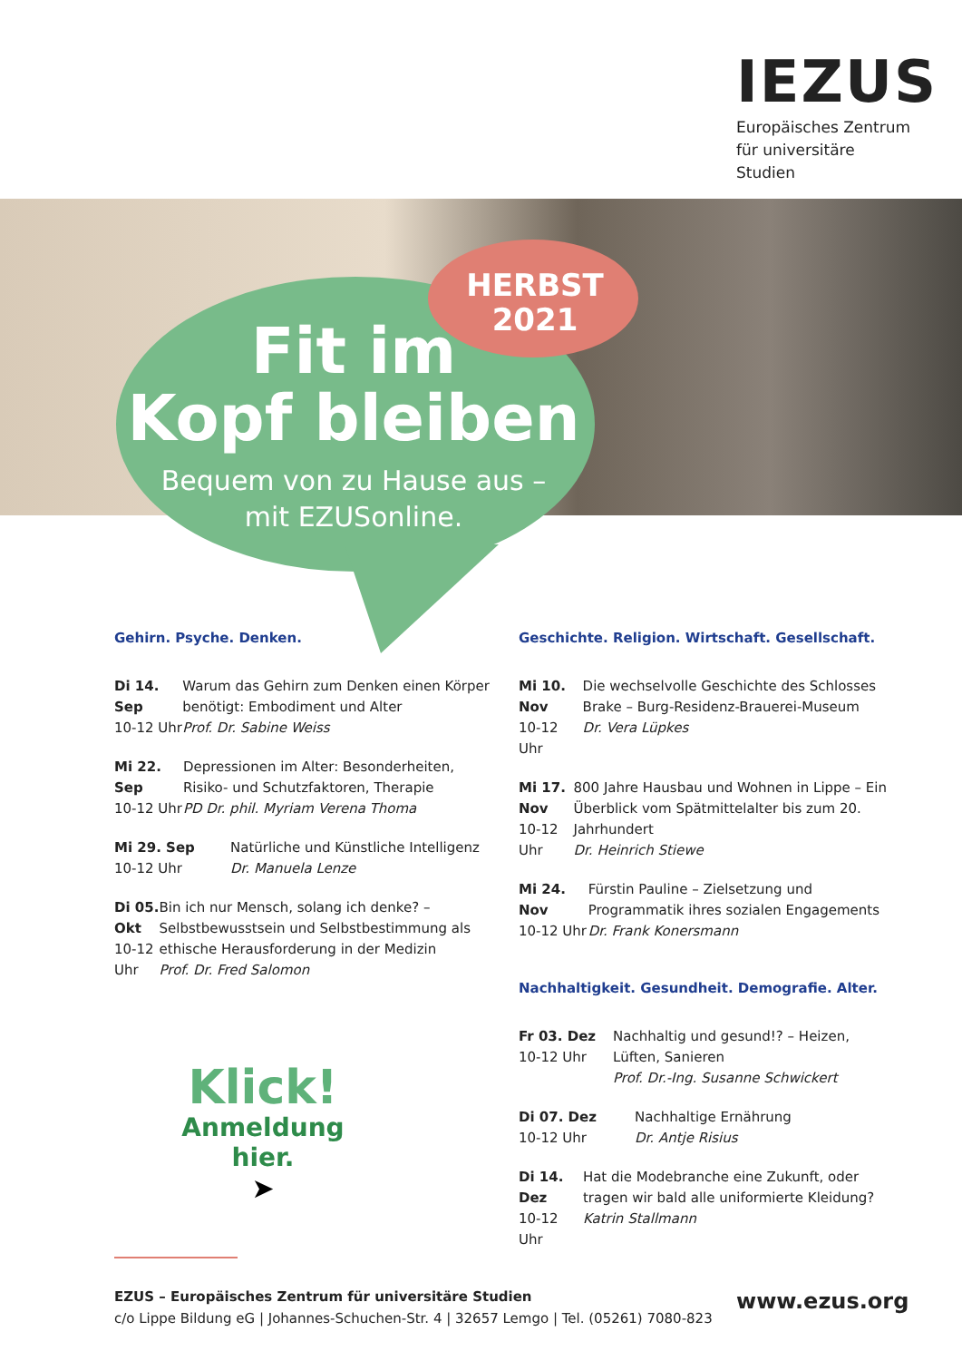IEZUS
Europäisches Zentrum
für universitäre Studien
HERBST
2021
Fit im
Kopf bleiben
Bequem von zu Hause aus –
mit EZUSonline.
Gehirn. Psyche. Denken.
Di 14. Sep
10-12 Uhr
Warum das Gehirn zum Denken einen Körper benötigt: Embodiment und Alter
Prof. Dr. Sabine Weiss
Mi 22. Sep
10-12 Uhr
Depressionen im Alter: Besonderheiten, Risiko- und Schutzfaktoren, Therapie
PD Dr. phil. Myriam Verena Thoma
Mi 29. Sep
10-12 Uhr
Natürliche und Künstliche Intelligenz
Dr. Manuela Lenze
Di 05. Okt
10-12 Uhr
Bin ich nur Mensch, solang ich denke? – Selbstbewusstsein und Selbstbestimmung als ethische Herausforderung in der Medizin
Prof. Dr. Fred Salomon
Geschichte. Religion. Wirtschaft. Gesellschaft.
Mi 10. Nov
10-12 Uhr
Die wechselvolle Geschichte des Schlosses Brake – Burg-Residenz-Brauerei-Museum
Dr. Vera Lüpkes
Mi 17. Nov
10-12 Uhr
800 Jahre Hausbau und Wohnen in Lippe – Ein Überblick vom Spätmittelalter bis zum 20. Jahrhundert
Dr. Heinrich Stiewe
Mi 24. Nov
10-12 Uhr
Fürstin Pauline – Zielsetzung und Programmatik ihres sozialen Engagements
Dr. Frank Konersmann
Nachhaltigkeit. Gesundheit. Demografie. Alter.
Fr 03. Dez
10-12 Uhr
Nachhaltig und gesund!? – Heizen, Lüften, Sanieren
Prof. Dr.-Ing. Susanne Schwickert
Di 07. Dez
10-12 Uhr
Nachhaltige Ernährung
Dr. Antje Risius
Di 14. Dez
10-12 Uhr
Hat die Modebranche eine Zukunft, oder tragen wir bald alle uniformierte Kleidung?
Katrin Stallmann
Klick!
Anmeldung hier.
➤
EZUS – Europäisches Zentrum für universitäre Studien
c/o Lippe Bildung eG | Johannes-Schuchen-Str. 4 | 32657 Lemgo | Tel. (05261) 7080-823
www.ezus.org